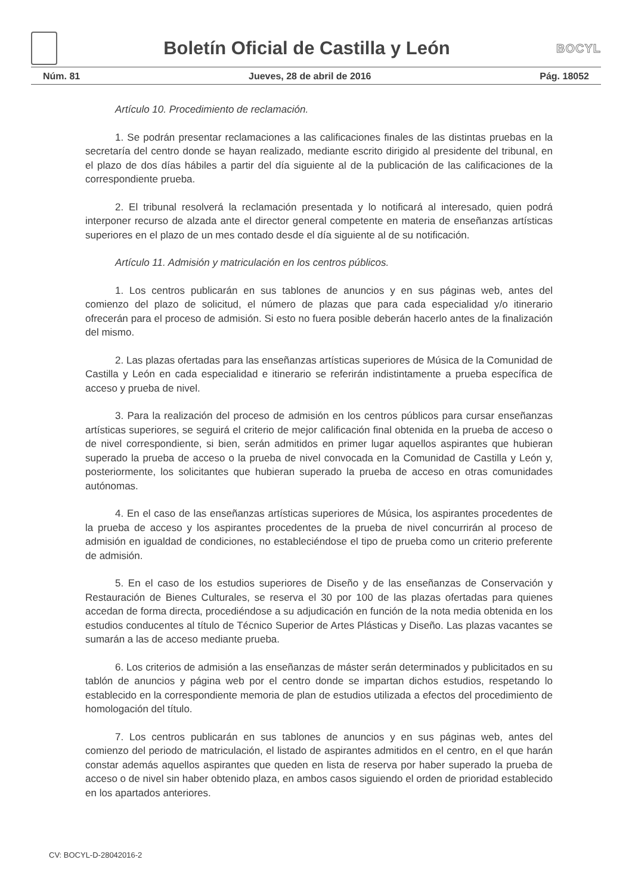Boletín Oficial de Castilla y León
BOCYL
Núm. 81 Jueves, 28 de abril de 2016 Pág. 18052
Artículo 10. Procedimiento de reclamación.
1. Se podrán presentar reclamaciones a las calificaciones finales de las distintas pruebas en la secretaría del centro donde se hayan realizado, mediante escrito dirigido al presidente del tribunal, en el plazo de dos días hábiles a partir del día siguiente al de la publicación de las calificaciones de la correspondiente prueba.
2. El tribunal resolverá la reclamación presentada y lo notificará al interesado, quien podrá interponer recurso de alzada ante el director general competente en materia de enseñanzas artísticas superiores en el plazo de un mes contado desde el día siguiente al de su notificación.
Artículo 11. Admisión y matriculación en los centros públicos.
1. Los centros publicarán en sus tablones de anuncios y en sus páginas web, antes del comienzo del plazo de solicitud, el número de plazas que para cada especialidad y/o itinerario ofrecerán para el proceso de admisión. Si esto no fuera posible deberán hacerlo antes de la finalización del mismo.
2. Las plazas ofertadas para las enseñanzas artísticas superiores de Música de la Comunidad de Castilla y León en cada especialidad e itinerario se referirán indistintamente a prueba específica de acceso y prueba de nivel.
3. Para la realización del proceso de admisión en los centros públicos para cursar enseñanzas artísticas superiores, se seguirá el criterio de mejor calificación final obtenida en la prueba de acceso o de nivel correspondiente, si bien, serán admitidos en primer lugar aquellos aspirantes que hubieran superado la prueba de acceso o la prueba de nivel convocada en la Comunidad de Castilla y León y, posteriormente, los solicitantes que hubieran superado la prueba de acceso en otras comunidades autónomas.
4. En el caso de las enseñanzas artísticas superiores de Música, los aspirantes procedentes de la prueba de acceso y los aspirantes procedentes de la prueba de nivel concurrirán al proceso de admisión en igualdad de condiciones, no estableciéndose el tipo de prueba como un criterio preferente de admisión.
5. En el caso de los estudios superiores de Diseño y de las enseñanzas de Conservación y Restauración de Bienes Culturales, se reserva el 30 por 100 de las plazas ofertadas para quienes accedan de forma directa, procediéndose a su adjudicación en función de la nota media obtenida en los estudios conducentes al título de Técnico Superior de Artes Plásticas y Diseño. Las plazas vacantes se sumarán a las de acceso mediante prueba.
6. Los criterios de admisión a las enseñanzas de máster serán determinados y publicitados en su tablón de anuncios y página web por el centro donde se impartan dichos estudios, respetando lo establecido en la correspondiente memoria de plan de estudios utilizada a efectos del procedimiento de homologación del título.
7. Los centros publicarán en sus tablones de anuncios y en sus páginas web, antes del comienzo del periodo de matriculación, el listado de aspirantes admitidos en el centro, en el que harán constar además aquellos aspirantes que queden en lista de reserva por haber superado la prueba de acceso o de nivel sin haber obtenido plaza, en ambos casos siguiendo el orden de prioridad establecido en los apartados anteriores.
CV: BOCYL-D-28042016-2